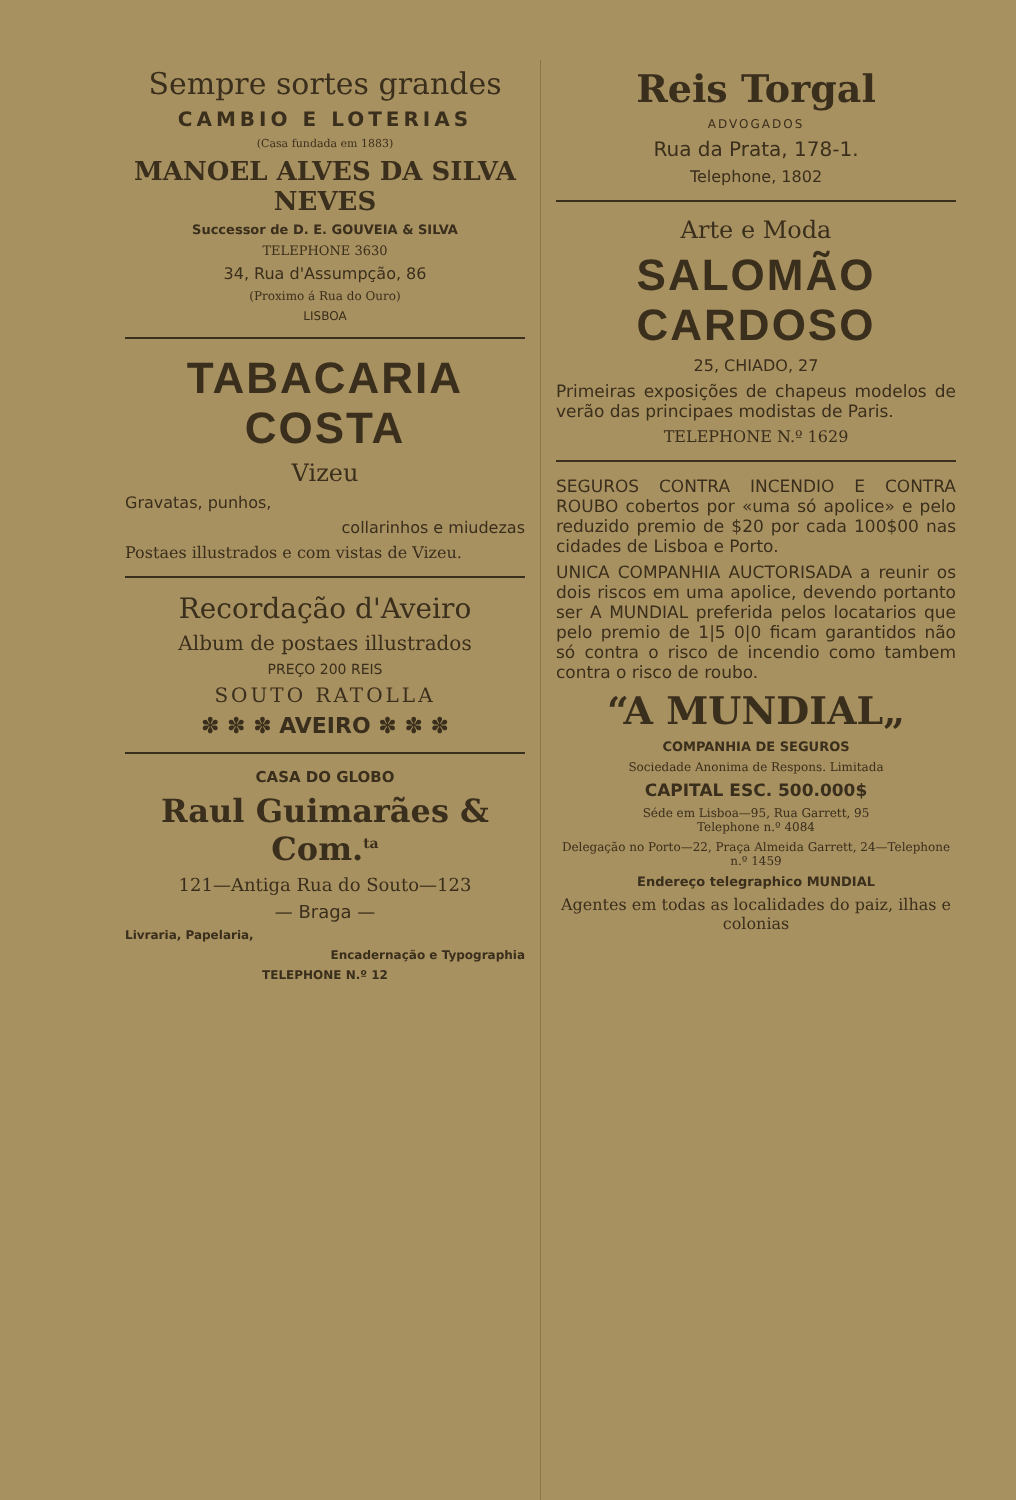Sempre sortes grandes
CAMBIO E LOTERIAS
(Casa fundada em 1883)
MANOEL ALVES DA SILVA NEVES
Successor de D. E. GOUVEIA & SILVA
TELEPHONE 3630
34, Rua d'Assumpção, 86
(Proximo á Rua do Ouro)
LISBOA
TABACARIA COSTA
Vizeu
Gravatas, punhos,
collarinhos e miudezas
Postaes illustrados e com vistas de Vizeu.
Recordação d'Aveiro
Album de postaes illustrados
PREÇO 200 REIS
SOUTO RATOLLA
✽ ✽ ✽ AVEIRO ✽ ✽ ✽
CASA DO GLOBO
Raul Guimarães & Com.<sup>ta</sup>
121—Antiga Rua do Souto—123
— Braga —
Livraria, Papelaria,
Encadernação e Typographia
TELEPHONE N.º 12
Reis Torgal
ADVOGADOS
Rua da Prata, 178-1.
Telephone, 1802
Arte e Moda
SALOMÃO CARDOSO
25, CHIADO, 27
Primeiras exposições de chapeus modelos de verão das principaes modistas de Paris.
TELEPHONE N.º 1629
SEGUROS CONTRA INCENDIO E CONTRA ROUBO cobertos por «uma só apolice» e pelo reduzido premio de $20 por cada 100$00 nas cidades de Lisboa e Porto.
UNICA COMPANHIA AUCTORISADA a reunir os dois riscos em uma apolice, devendo portanto ser A MUNDIAL preferida pelos locatarios que pelo premio de 1|5 0|0 ficam garantidos não só contra o risco de incendio como tambem contra o risco de roubo.
“A MUNDIAL„
COMPANHIA DE SEGUROS
Sociedade Anonima de Respons. Limitada
CAPITAL ESC. 500.000$
Séde em Lisboa—95, Rua Garrett, 95
Telephone n.º 4084
Delegação no Porto—22, Praça Almeida Garrett, 24—Telephone n.º 1459
Endereço telegraphico MUNDIAL
Agentes em todas as localidades do paiz, ilhas e colonias